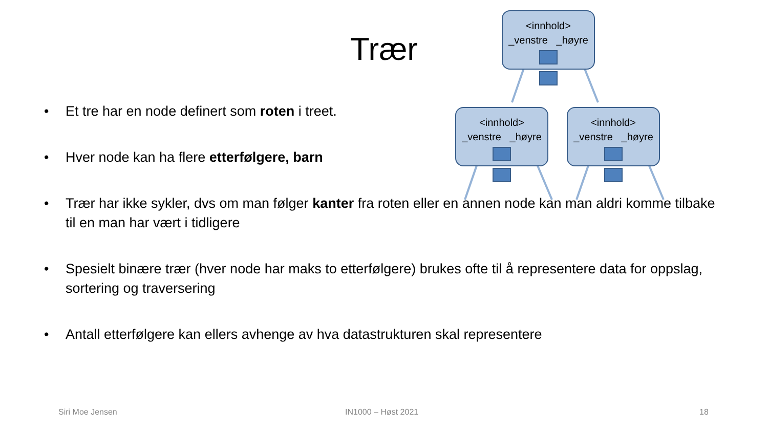Trær
<innhold>
_venstre _høyre
<innhold>
_venstre _høyre
<innhold>
_venstre _høyre
• Et tre har en node definert som roten i treet.
• Hver node kan ha flere etterfølgere, barn
• Trær har ikke sykler, dvs om man følger kanter fra roten eller en annen node kan man aldri komme tilbake til en man har vært i tidligere
• Spesielt binære trær (hver node har maks to etterfølgere) brukes ofte til å representere data for oppslag, sortering og traversering
• Antall etterfølgere kan ellers avhenge av hva datastrukturen skal representere
Siri Moe Jensen IN1000 – Høst 2021 18